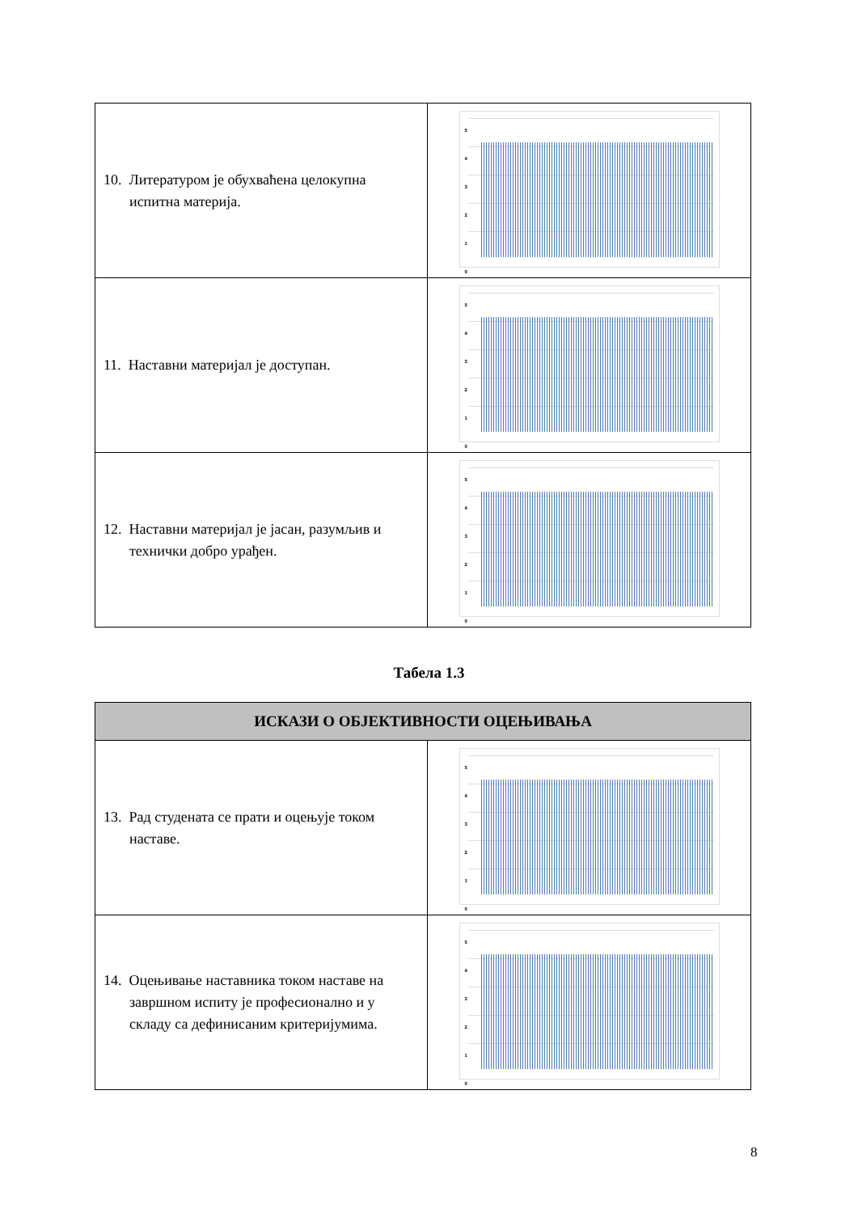| 10. Литературом је обухваћена целокупна испитна материја. | 5 4 3 2 1 0 |
| 11. Наставни материјал је доступан. | 5 4 3 2 1 0 |
| 12. Наставни материјал је јасан, разумљив и технички добро урађен. | 5 4 3 2 1 0 |
Табела 1.3
| ИСКАЗИ О ОБЈЕКТИВНОСТИ ОЦЕЊИВАЊА | |
| --- | --- |
| 13. Рад студената се прати и оцењује током наставе. | 5 4 3 2 1 0 |
| 14. Оцењивање наставника током наставе на завршном испиту је професионално и у складу са дефинисаним критеријумима. | 5 4 3 2 1 0 |
8